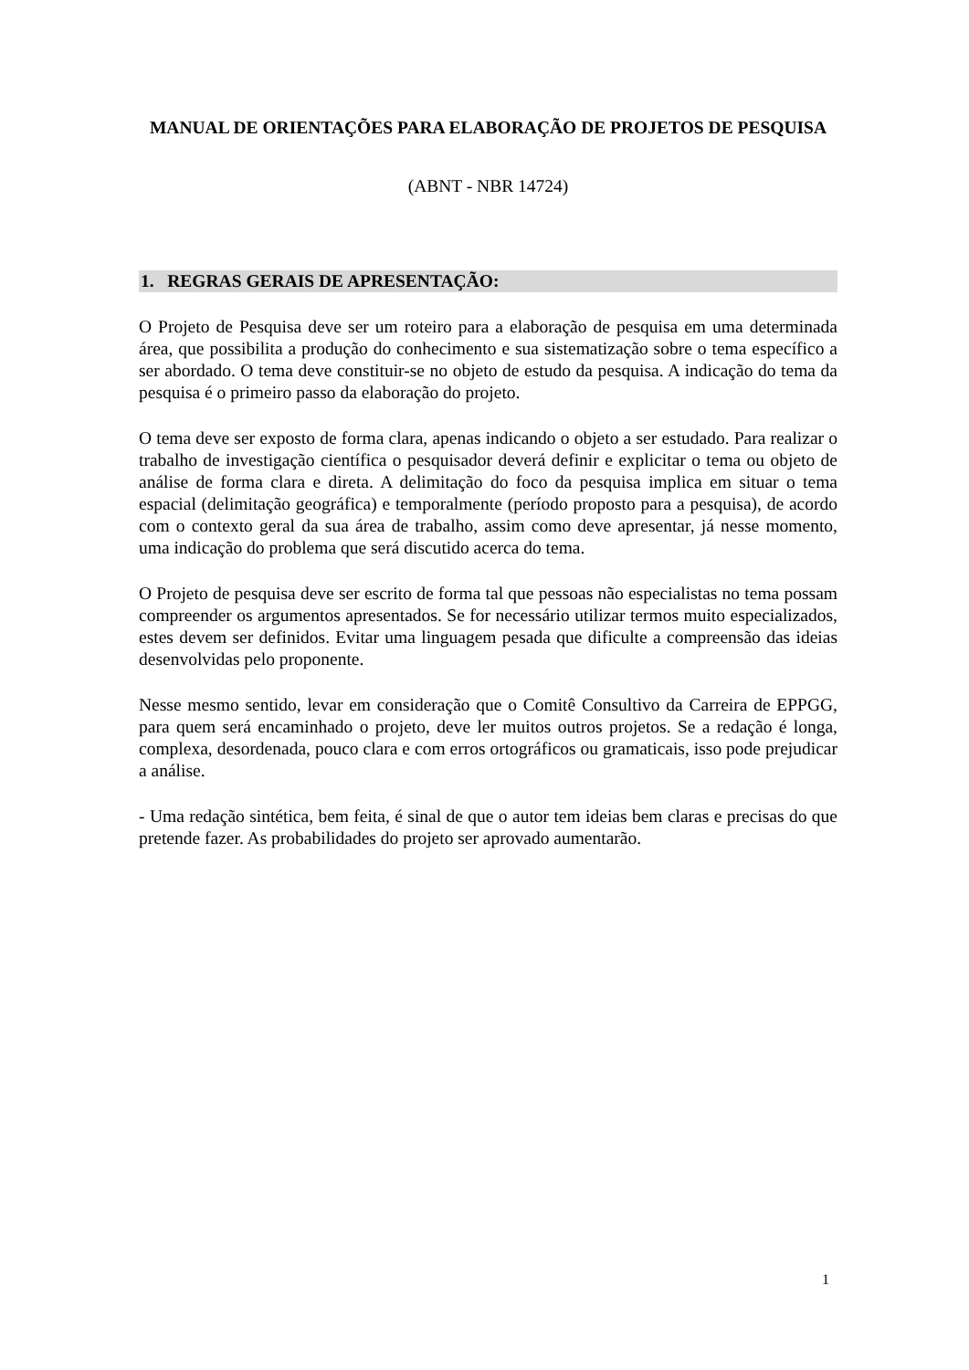MANUAL DE ORIENTAÇÕES PARA ELABORAÇÃO DE PROJETOS DE PESQUISA
(ABNT - NBR 14724)
1. REGRAS GERAIS DE APRESENTAÇÃO:
O Projeto de Pesquisa deve ser um roteiro para a elaboração de pesquisa em uma determinada área, que possibilita a produção do conhecimento e sua sistematização sobre o tema específico a ser abordado. O tema deve constituir-se no objeto de estudo da pesquisa. A indicação do tema da pesquisa é o primeiro passo da elaboração do projeto.
O tema deve ser exposto de forma clara, apenas indicando o objeto a ser estudado. Para realizar o trabalho de investigação científica o pesquisador deverá definir e explicitar o tema ou objeto de análise de forma clara e direta. A delimitação do foco da pesquisa implica em situar o tema espacial (delimitação geográfica) e temporalmente (período proposto para a pesquisa), de acordo com o contexto geral da sua área de trabalho, assim como deve apresentar, já nesse momento, uma indicação do problema que será discutido acerca do tema.
O Projeto de pesquisa deve ser escrito de forma tal que pessoas não especialistas no tema possam compreender os argumentos apresentados. Se for necessário utilizar termos muito especializados, estes devem ser definidos. Evitar uma linguagem pesada que dificulte a compreensão das ideias desenvolvidas pelo proponente.
Nesse mesmo sentido, levar em consideração que o Comitê Consultivo da Carreira de EPPGG, para quem será encaminhado o projeto, deve ler muitos outros projetos. Se a redação é longa, complexa, desordenada, pouco clara e com erros ortográficos ou gramaticais, isso pode prejudicar a análise.
- Uma redação sintética, bem feita, é sinal de que o autor tem ideias bem claras e precisas do que pretende fazer. As probabilidades do projeto ser aprovado aumentarão.
1